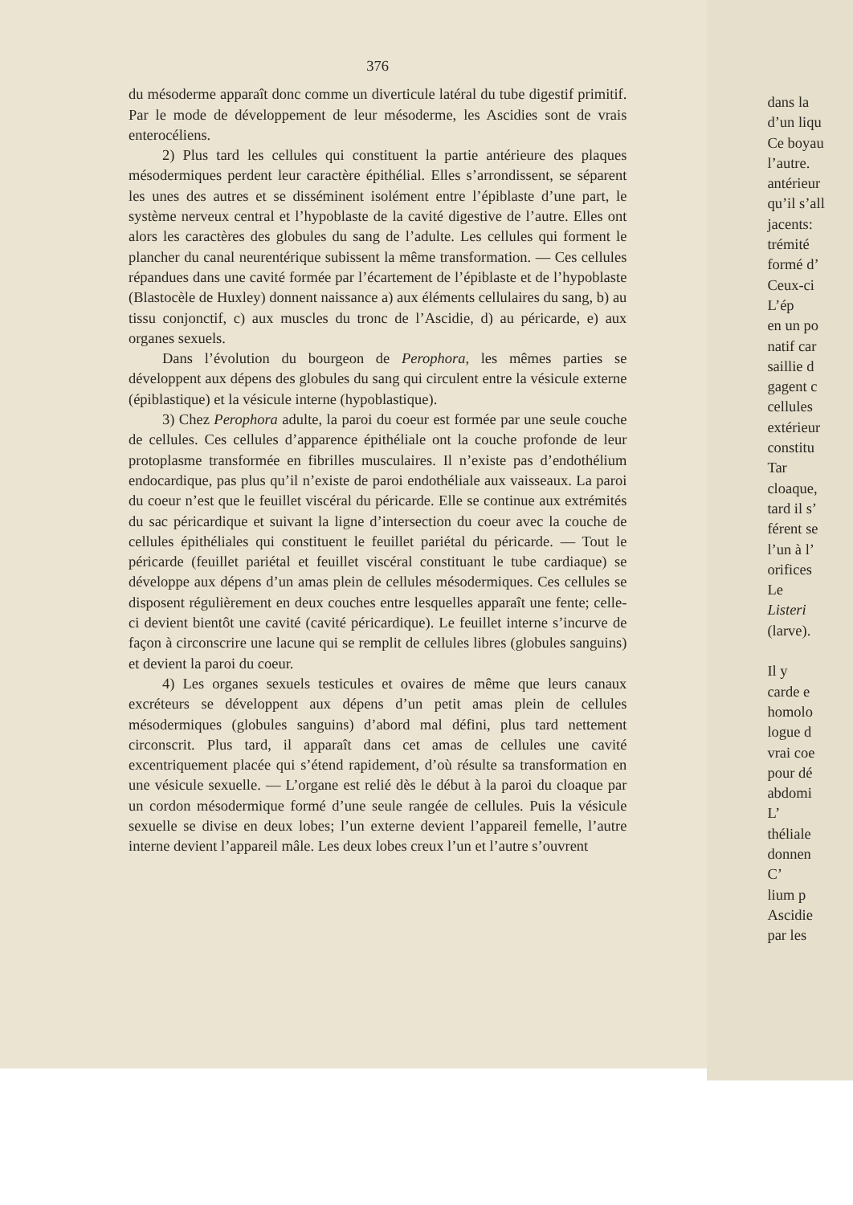376
du mésoderme apparaît donc comme un diverticule latéral du tube digestif primitif. Par le mode de développement de leur mésoderme, les Ascidies sont de vrais enterocéliens.
2) Plus tard les cellules qui constituent la partie antérieure des plaques mésodermiques perdent leur caractère épithélial. Elles s’arrondissent, se séparent les unes des autres et se disséminent isolément entre l’épiblaste d’une part, le système nerveux central et l’hypoblaste de la cavité digestive de l’autre. Elles ont alors les caractères des globules du sang de l’adulte. Les cellules qui forment le plancher du canal neurentérique subissent la même transformation. — Ces cellules répandues dans une cavité formée par l’écartement de l’épiblaste et de l’hypoblaste (Blastocèle de Huxley) donnent naissance a) aux éléments cellulaires du sang, b) au tissu conjonctif, c) aux muscles du tronc de l’Ascidie, d) au péricarde, e) aux organes sexuels.
Dans l’évolution du bourgeon de Perophora, les mêmes parties se développent aux dépens des globules du sang qui circulent entre la vésicule externe (épiblastique) et la vésicule interne (hypoblastique).
3) Chez Perophora adulte, la paroi du coeur est formée par une seule couche de cellules. Ces cellules d’apparence épithéliale ont la couche profonde de leur protoplasme transformée en fibrilles musculaires. Il n’existe pas d’endothélium endocardique, pas plus qu’il n’existe de paroi endothéliale aux vaisseaux. La paroi du coeur n’est que le feuillet viscéral du péricarde. Elle se continue aux extrémités du sac péricardique et suivant la ligne d’intersection du coeur avec la couche de cellules épithéliales qui constituent le feuillet pariétal du péricarde. — Tout le péricarde (feuillet pariétal et feuillet viscéral constituant le tube cardiaque) se développe aux dépens d’un amas plein de cellules mésodermiques. Ces cellules se disposent régulièrement en deux couches entre lesquelles apparaît une fente; celle-ci devient bientôt une cavité (cavité péricardique). Le feuillet interne s’incurve de façon à circonscrire une lacune qui se remplit de cellules libres (globules sanguins) et devient la paroi du coeur.
4) Les organes sexuels testicules et ovaires de même que leurs canaux excréteurs se développent aux dépens d’un petit amas plein de cellules mésodermiques (globules sanguins) d’abord mal défini, plus tard nettement circonscrit. Plus tard, il apparaît dans cet amas de cellules une cavité excentriquement placée qui s’étend rapidement, d’où résulte sa transformation en une vésicule sexuelle. — L’organe est relié dès le début à la paroi du cloaque par un cordon mésodermique formé d’une seule rangée de cellules. Puis la vésicule sexuelle se divise en deux lobes; l’un externe devient l’appareil femelle, l’autre interne devient l’appareil mâle. Les deux lobes creux l’un et l’autre s’ouvrent
dans la
d’un liqu
Ce boyau
l’autre.
antérieur
qu’il s’all
jacents:
trémité
formé d’
Ceux-ci
L’ép
en un po
natif car
saillie d
gagent c
cellules
extérieur
constitu
Tar
cloaque,
tard il s’
férent se
l’un à l’
orifices
Le
Listeri
(larve).
Il y
carde e
homolo
logue d
vrai coe
pour dé
abdomi
L’
théliale
donnen
C’
lium p
Ascidie
par les